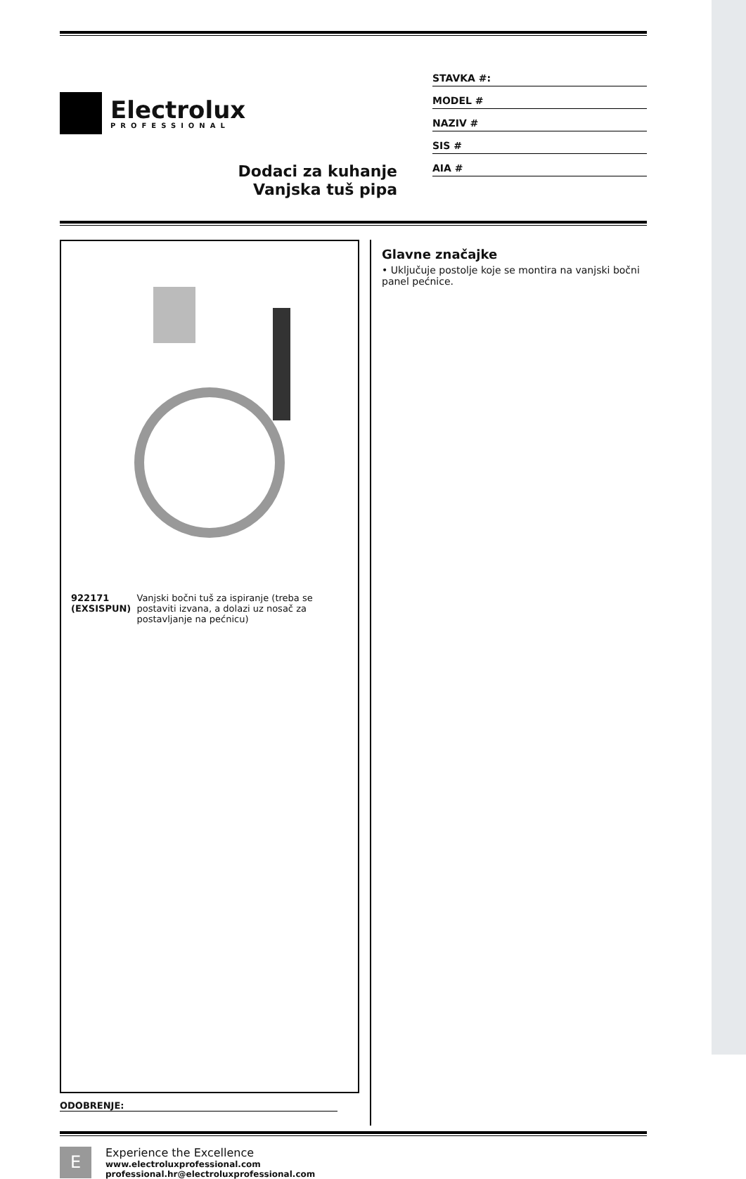Electrolux
PROFESSIONAL
Dodaci za kuhanje
Vanjska tuš pipa
STAVKA #:
MODEL #
NAZIV #
SIS #
AIA #
922171 (EXSISPUN) Vanjski bočni tuš za ispiranje (treba se postaviti izvana, a dolazi uz nosač za postavljanje na pećnicu)
ODOBRENJE:
Glavne značajke
• Uključuje postolje koje se montira na vanjski bočni panel pećnice.
E
Experience the Excellence
www.electroluxprofessional.com
professional.hr@electroluxprofessional.com